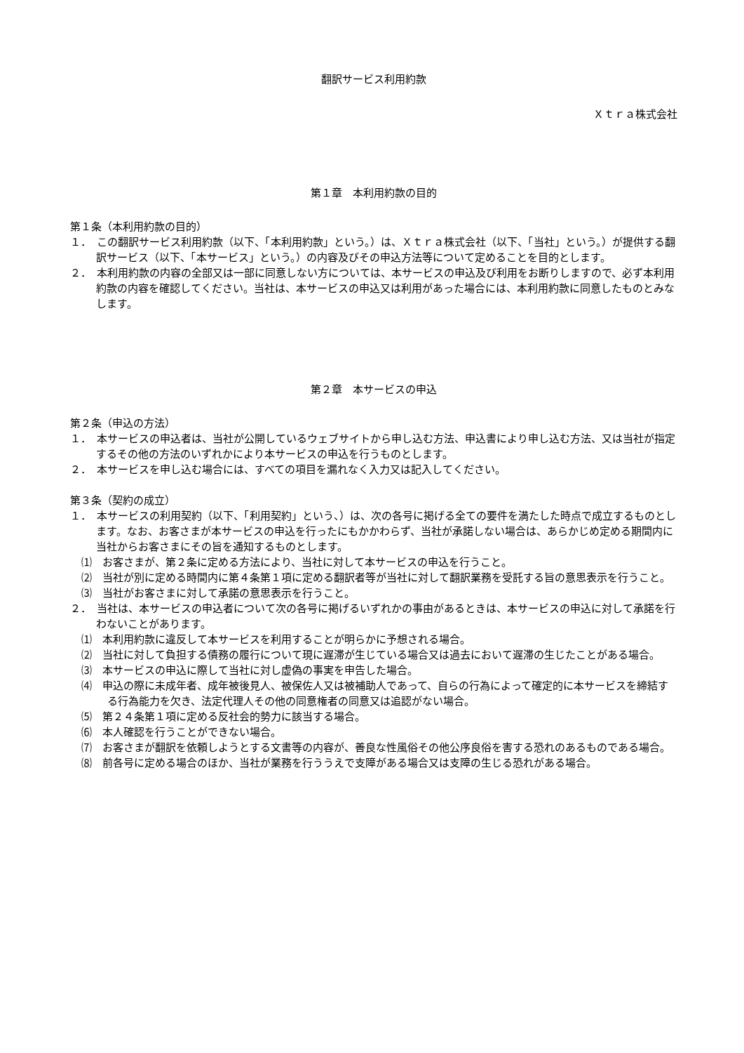翻訳サービス利用約款
Ｘｔｒａ株式会社
第１章　本利用約款の目的
第１条（本利用約款の目的）
１．　この翻訳サービス利用約款（以下、「本利用約款」という。）は、Ｘｔｒａ株式会社（以下、「当社」という。）が提供する翻訳サービス（以下、「本サービス」という。）の内容及びその申込方法等について定めることを目的とします。
２．　本利用約款の内容の全部又は一部に同意しない方については、本サービスの申込及び利用をお断りしますので、必ず本利用約款の内容を確認してください。当社は、本サービスの申込又は利用があった場合には、本利用約款に同意したものとみなします。
第２章　本サービスの申込
第２条（申込の方法）
１．　本サービスの申込者は、当社が公開しているウェブサイトから申し込む方法、申込書により申し込む方法、又は当社が指定するその他の方法のいずれかにより本サービスの申込を行うものとします。
２．　本サービスを申し込む場合には、すべての項目を漏れなく入力又は記入してください。
第３条（契約の成立）
１．　本サービスの利用契約（以下、「利用契約」という、）は、次の各号に掲げる全ての要件を満たした時点で成立するものとします。なお、お客さまが本サービスの申込を行ったにもかかわらず、当社が承諾しない場合は、あらかじめ定める期間内に当社からお客さまにその旨を通知するものとします。
⑴　お客さまが、第２条に定める方法により、当社に対して本サービスの申込を行うこと。
⑵　当社が別に定める時間内に第４条第１項に定める翻訳者等が当社に対して翻訳業務を受託する旨の意思表示を行うこと。
⑶　当社がお客さまに対して承諾の意思表示を行うこと。
２．　当社は、本サービスの申込者について次の各号に掲げるいずれかの事由があるときは、本サービスの申込に対して承諾を行わないことがあります。
⑴　本利用約款に違反して本サービスを利用することが明らかに予想される場合。
⑵　当社に対して負担する債務の履行について現に遅滞が生じている場合又は過去において遅滞の生じたことがある場合。
⑶　本サービスの申込に際して当社に対し虚偽の事実を申告した場合。
⑷　申込の際に未成年者、成年被後見人、被保佐人又は被補助人であって、自らの行為によって確定的に本サービスを締結する行為能力を欠き、法定代理人その他の同意権者の同意又は追認がない場合。
⑸　第２４条第１項に定める反社会的勢力に該当する場合。
⑹　本人確認を行うことができない場合。
⑺　お客さまが翻訳を依頼しようとする文書等の内容が、善良な性風俗その他公序良俗を害する恐れのあるものである場合。
⑻　前各号に定める場合のほか、当社が業務を行ううえで支障がある場合又は支障の生じる恐れがある場合。